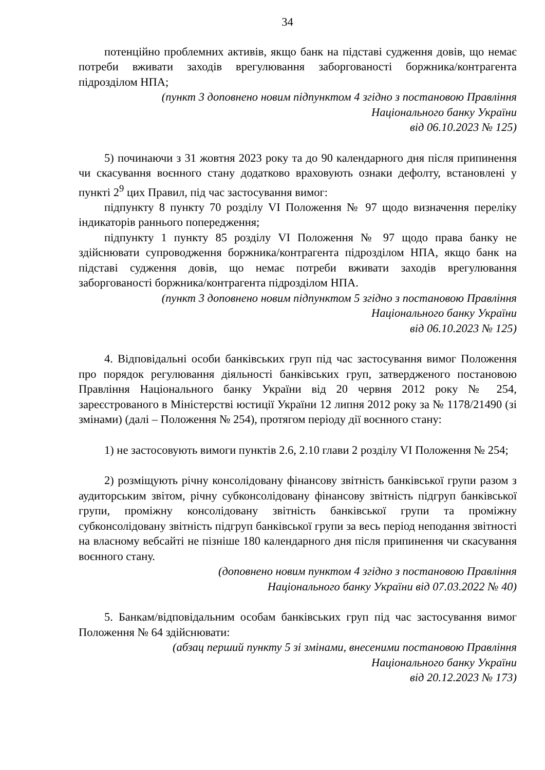34
потенційно проблемних активів, якщо банк на підставі судження довів, що немає потреби вживати заходів врегулювання заборгованості боржника/контрагента підрозділом НПА;
(пункт 3 доповнено новим підпунктом 4 згідно з постановою Правління
Національного банку України
від 06.10.2023 № 125)
5) починаючи з 31 жовтня 2023 року та до 90 календарного дня після припинення чи скасування воєнного стану додатково враховують ознаки дефолту, встановлені у пункті 2<sup>9</sup> цих Правил, під час застосування вимог:
підпункту 8 пункту 70 розділу VI Положення № 97 щодо визначення переліку індикаторів раннього попередження;
підпункту 1 пункту 85 розділу VI Положення № 97 щодо права банку не здійснювати супроводження боржника/контрагента підрозділом НПА, якщо банк на підставі судження довів, що немає потреби вживати заходів врегулювання заборгованості боржника/контрагента підрозділом НПА.
(пункт 3 доповнено новим підпунктом 5 згідно з постановою Правління
Національного банку України
від 06.10.2023 № 125)
4. Відповідальні особи банківських груп під час застосування вимог Положення про порядок регулювання діяльності банківських груп, затвердженого постановою Правління Національного банку України від 20 червня 2012 року № 254, зареєстрованого в Міністерстві юстиції України 12 липня 2012 року за № 1178/21490 (зі змінами) (далі – Положення № 254), протягом періоду дії воєнного стану:
1) не застосовують вимоги пунктів 2.6, 2.10 глави 2 розділу VI Положення № 254;
2) розміщують річну консолідовану фінансову звітність банківської групи разом з аудиторським звітом, річну субконсолідовану фінансову звітність підгруп банківської групи, проміжну консолідовану звітність банківської групи та проміжну субконсолідовану звітність підгруп банківської групи за весь період неподання звітності на власному вебсайті не пізніше 180 календарного дня після припинення чи скасування воєнного стану.
(доповнено новим пунктом 4 згідно з постановою Правління
Національного банку України від 07.03.2022 № 40)
5. Банкам/відповідальним особам банківських груп під час застосування вимог Положення № 64 здійснювати:
(абзац перший пункту 5 зі змінами, внесеними постановою Правління
Національного банку України
від 20.12.2023 № 173)